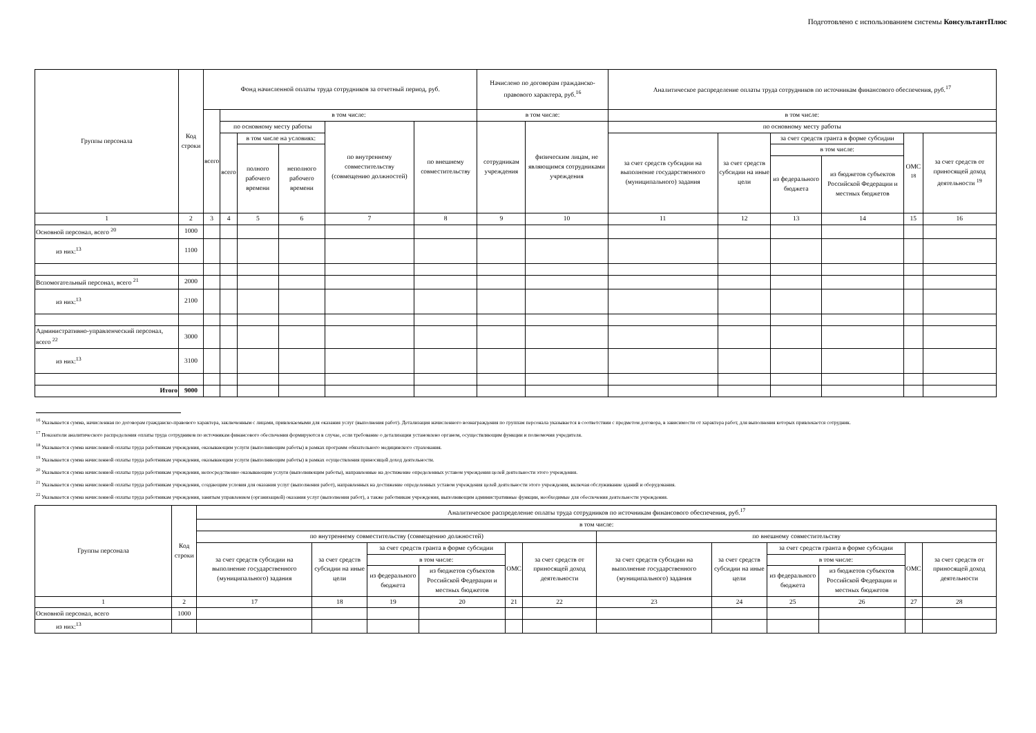Подготовлено с использованием системы КонсультантПлюс
| Группы персонала | Код строки | Фонд начисленной оплаты труда сотрудников за отчетный период, руб. | | | | | | Начислено по договорам гражданско-правового характера, руб.<sup>16</sup> | | Аналитическое распределение оплаты труда сотрудников по источникам финансового обеспечения, руб.<sup>17</sup> | | | | | |
| --- | --- | --- | --- | --- | --- | --- | --- | --- | --- | --- | --- | --- | --- | --- | --- |
| | | всего | в том числе: | | | | | в том числе: | | в том числе: | | | | | |
| | | | по основному месту работы | | | по внутреннему совместительству (совмещению должностей) | по внешнему совместительству | сотрудникам учреждения | физическим лицам, не являющимся сотрудниками учреждения | по основному месту работы | | | | | |
| | | | всего | в том числе на условиях: | | | | | | за счет средств субсидии на выполнение государственного (муниципального) задания | за счет средств субсидии на иные цели | за счет средств гранта в форме субсидии | | ОМС <sup>18</sup> | за счет средств от приносящей доход деятельности <sup>19</sup> |
| | | | | полного рабочего времени | неполного рабочего времени | | | | | | | в том числе: | | | |
| | | | | | | | | | | | | из федерального бюджета | из бюджетов субъектов Российской Федерации и местных бюджетов | | |
| 1 | 2 | 3 | 4 | 5 | 6 | 7 | 8 | 9 | 10 | 11 | 12 | 13 | 14 | 15 | 16 |
| Основной персонал, всего <sup>20</sup> | 1000 | | | | | | | | | | | | | | |
| из них:<sup>13</sup> | 1100 | | | | | | | | | | | | | | |
| Вспомогательный персонал, всего <sup>21</sup> | 2000 | | | | | | | | | | | | | | |
| из них:<sup>13</sup> | 2100 | | | | | | | | | | | | | | |
| Административно-управленческий персонал, всего <sup>22</sup> | 3000 | | | | | | | | | | | | | | |
| из них:<sup>13</sup> | 3100 | | | | | | | | | | | | | | |
| Итого | 9000 | | | | | | | | | | | | | | |
<sup>16</sup> Указывается сумма, начисленная по договорам гражданско-правового характера, заключенным с лицами, привлекаемыми для оказания услуг (выполнения работ). Детализация начисленного вознаграждения по группам персонала указывается в соответствии с предметом договора, в зависимости от характера работ, для выполнения которых привлекается сотрудник.
<sup>17</sup> Показатели аналитического распределения оплаты труда сотрудников по источникам финансового обеспечения формируются в случае, если требование о детализации установлено органом, осуществляющим функции и полномочия учредителя.
<sup>18</sup> Указывается сумма начисленной оплаты труда работникам учреждения, оказывающим услуги (выполняющим работы) в рамках программ обязательного медицинского страхования.
<sup>19</sup> Указывается сумма начисленной оплаты труда работникам учреждения, оказывающим услуги (выполняющим работы) в рамках осуществления приносящей доход деятельности.
<sup>20</sup> Указывается сумма начисленной оплаты труда работникам учреждения, непосредственно оказывающим услуги (выполняющим работы), направленные на достижение определенных уставом учреждения целей деятельности этого учреждения.
<sup>21</sup> Указывается сумма начисленной оплаты труда работникам учреждения, создающим условия для оказания услуг (выполнения работ), направленных на достижение определенных уставом учреждения целей деятельности этого учреждения, включая обслуживание зданий и оборудования.
<sup>22</sup> Указывается сумма начисленной оплаты труда работникам учреждения, занятым управлением (организацией) оказания услуг (выполнения работ), а также работникам учреждения, выполняющим административные функции, необходимые для обеспечения деятельности учреждения.
| Группы персонала | Код строки | Аналитическое распределение оплаты труда сотрудников по источникам финансового обеспечения, руб.<sup>17</sup> | | | | | | | | | | | |
| --- | --- | --- | --- | --- | --- | --- | --- | --- | --- | --- | --- | --- | --- |
| | | в том числе: | | | | | | | | | | | |
| | | по внутреннему совместительству (совмещению должностей) | | | | | | по внешнему совместительству | | | | | |
| | | за счет средств субсидии на выполнение государственного (муниципального) задания | за счет средств субсидии на иные цели | за счет средств гранта в форме субсидии | | ОМС | за счет средств от приносящей доход деятельности | за счет средств субсидии на выполнение государственного (муниципального) задания | за счет средств субсидии на иные цели | за счет средств гранта в форме субсидии | | ОМС | за счет средств от приносящей доход деятельности |
| | | | | в том числе: | | | | | | в том числе: | | | |
| | | | | из федерального бюджета | из бюджетов субъектов Российской Федерации и местных бюджетов | | | | | из федерального бюджета | из бюджетов субъектов Российской Федерации и местных бюджетов | | |
| 1 | 2 | 17 | 18 | 19 | 20 | 21 | 22 | 23 | 24 | 25 | 26 | 27 | 28 |
| Основной персонал, всего | 1000 | | | | | | | | | | | | |
| из них:<sup>13</sup> | | | | | | | | | | | | | |